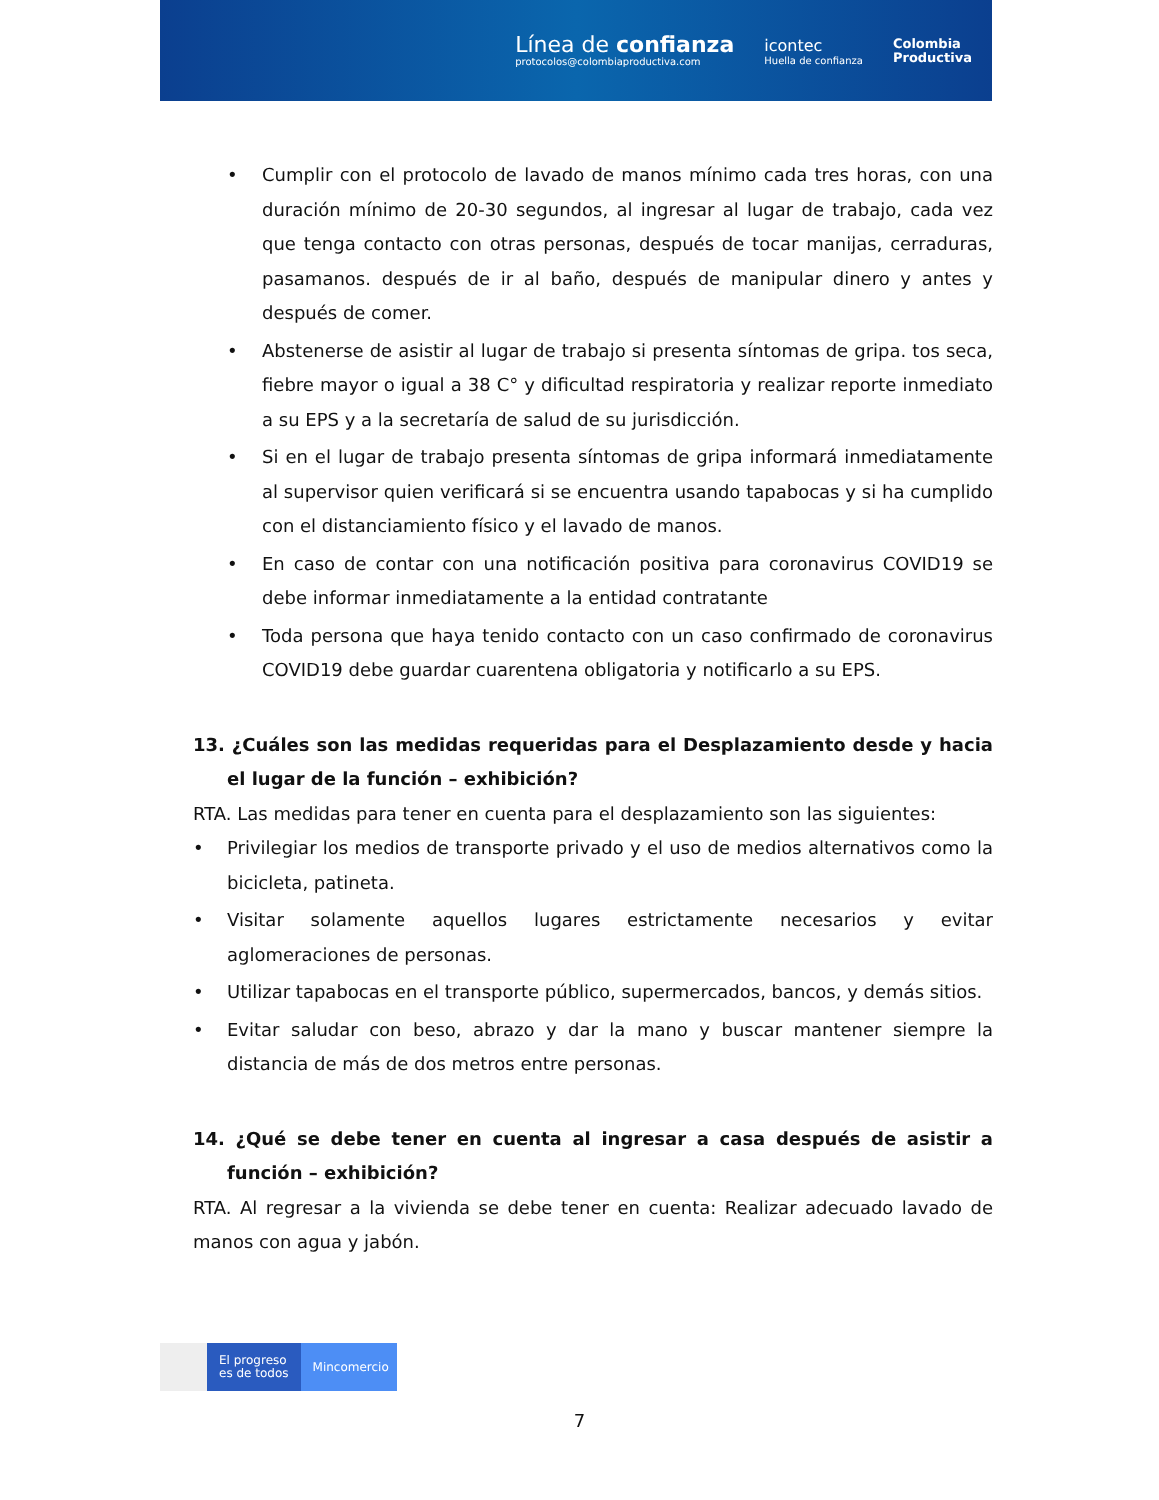Línea de confianza
protocolos@colombiaproductiva.com
icontec
Huella de confianza
Colombia
Productiva
• Cumplir con el protocolo de lavado de manos mínimo cada tres horas, con una duración mínimo de 20-30 segundos, al ingresar al lugar de trabajo, cada vez que tenga contacto con otras personas, después de tocar manijas, cerraduras, pasamanos. después de ir al baño, después de manipular dinero y antes y después de comer.
• Abstenerse de asistir al lugar de trabajo si presenta síntomas de gripa. tos seca, fiebre mayor o igual a 38 C° y dificultad respiratoria y realizar reporte inmediato a su EPS y a la secretaría de salud de su jurisdicción.
• Si en el lugar de trabajo presenta síntomas de gripa informará inmediatamente al supervisor quien verificará si se encuentra usando tapabocas y si ha cumplido con el distanciamiento físico y el lavado de manos.
• En caso de contar con una notificación positiva para coronavirus COVID19 se debe informar inmediatamente a la entidad contratante
• Toda persona que haya tenido contacto con un caso confirmado de coronavirus COVID19 debe guardar cuarentena obligatoria y notificarlo a su EPS.
13. ¿Cuáles son las medidas requeridas para el Desplazamiento desde y hacia el lugar de la función – exhibición?
RTA. Las medidas para tener en cuenta para el desplazamiento son las siguientes:
• Privilegiar los medios de transporte privado y el uso de medios alternativos como la bicicleta, patineta.
• Visitar solamente aquellos lugares estrictamente necesarios y evitar aglomeraciones de personas.
• Utilizar tapabocas en el transporte público, supermercados, bancos, y demás sitios.
• Evitar saludar con beso, abrazo y dar la mano y buscar mantener siempre la distancia de más de dos metros entre personas.
14. ¿Qué se debe tener en cuenta al ingresar a casa después de asistir a función – exhibición?
RTA. Al regresar a la vivienda se debe tener en cuenta: Realizar adecuado lavado de manos con agua y jabón.
El progreso
es de todos
Mincomercio
7